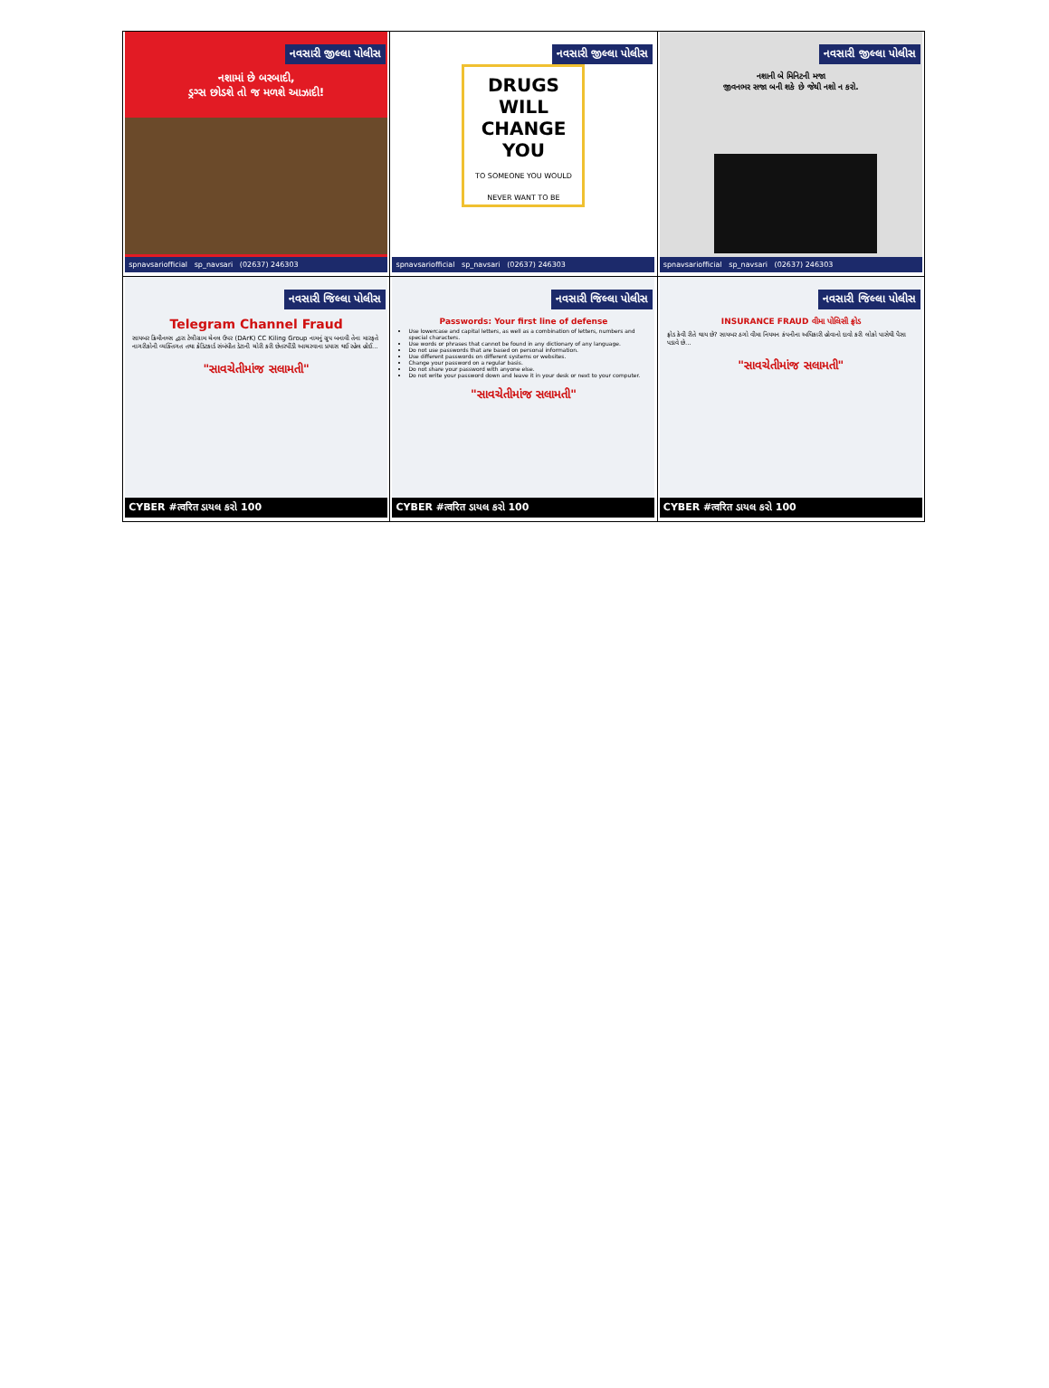| નવસારી જીલ્લા પોલીસ નશામાં છે બરબાદી, ડ્રગ્સ છોડશે તો જ મળશે આઝાદી! spnavsariofficial sp_navsari (02637) 246303 | નવસારી જીલ્લા પોલીસ DRUGS WILL CHANGE YOU TO SOMEONE YOU WOULD NEVER WANT TO BE spnavsariofficial sp_navsari (02637) 246303 | નવસારી જીલ્લા પોલીસ નશાની બે મિનિટની મજા જીવનભર સજા બની શકે છે જેથી નશો ન કરો. spnavsariofficial sp_navsari (02637) 246303 |
| નવસારી જિલ્લા પોલીસ Telegram Channel Fraud સાયબર ક્રિમીનલ્સ દ્વારા ટેલીગ્રામ ચેનલ ઉપર (DArK) CC Kiling Group નામનું ગ્રુપ બનાવી તેના મારફતે નાગરીકોની વ્યક્તિગત તથા ક્રેડિટકાર્ડ સંબંધીત ડેટાની ચોરી કરી છેતરપીંડી આચરવાના પ્રયાસ થઈ રહેલ હોઈ... "સાવચેતીમાંજ સલામતી" CYBER #त्वरित ડાયલ કરો 100 | નવસારી જિલ્લા પોલીસ Passwords: Your first line of defense Use lowercase and capital letters, as well as a combination of letters, numbers and special characters. Use words or phrases that cannot be found in any dictionary of any language. Do not use passwords that are based on personal information. Use different passwords on different systems or websites. Change your password on a regular basis. Do not share your password with anyone else. Do not write your password down and leave it in your desk or next to your computer. "સાવચેતીમાંજ સલામતી" CYBER #त्वरित ડાયલ કરો 100 | નવસારી જિલ્લા પોલીસ INSURANCE FRAUD વીમા પોલિસી ફ્રોડ ફ્રોડ કેવી રીતે થાય છે? સાયબર ઠગો વીમા નિયમન કંપનીના અધિકારી હોવાનો દાવો કરી લોકો પાસેથી પૈસા પડાવે છે... "સાવચેતીમાંજ સલામતી" CYBER #त्वरित ડાયલ કરો 100 |